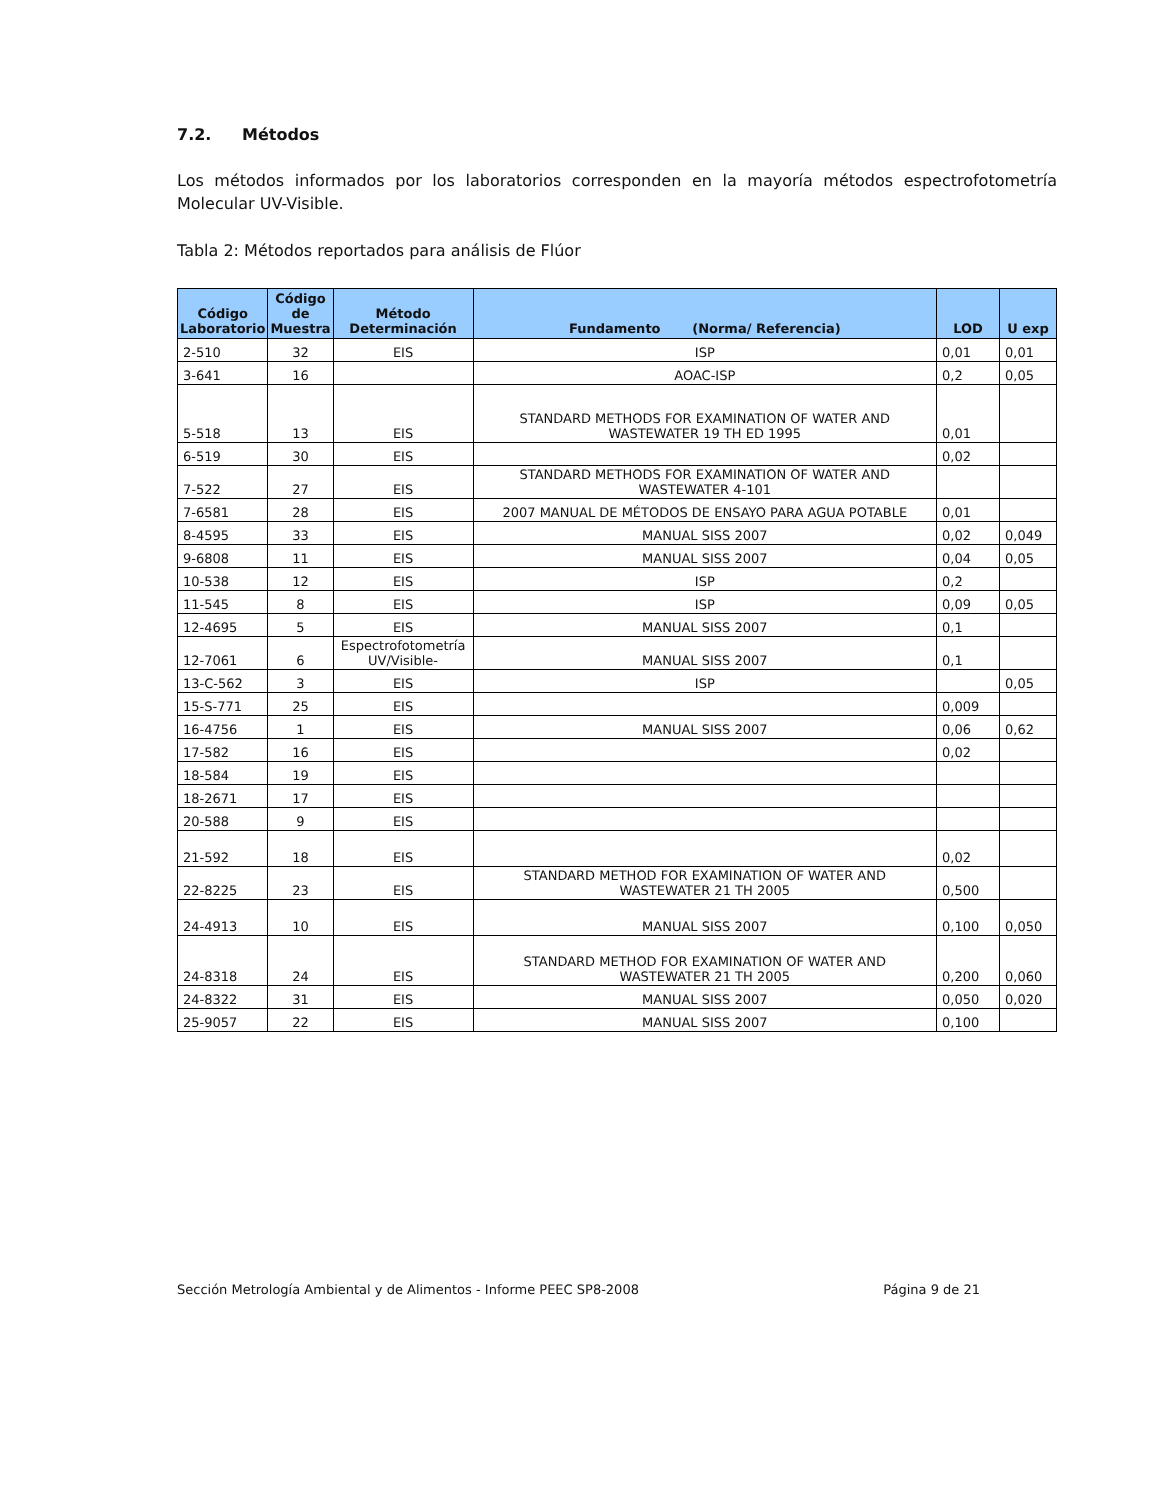7.2. Métodos
Los métodos informados por los laboratorios corresponden en la mayoría métodos espectrofotometría Molecular UV-Visible.
Tabla 2: Métodos reportados para análisis de Flúor
| Código Laboratorio | Código de Muestra | Método Determinación | Fundamento (Norma/ Referencia) | LOD | U exp |
| --- | --- | --- | --- | --- | --- |
| 2-510 | 32 | EIS | ISP | 0,01 | 0,01 |
| 3-641 | 16 | | AOAC-ISP | 0,2 | 0,05 |
| 5-518 | 13 | EIS | STANDARD METHODS FOR EXAMINATION OF WATER AND WASTEWATER 19 TH ED 1995 | 0,01 | |
| 6-519 | 30 | EIS | | 0,02 | |
| 7-522 | 27 | EIS | STANDARD METHODS FOR EXAMINATION OF WATER AND WASTEWATER 4-101 | | |
| 7-6581 | 28 | EIS | 2007 MANUAL DE MÉTODOS DE ENSAYO PARA AGUA POTABLE | 0,01 | |
| 8-4595 | 33 | EIS | MANUAL SISS 2007 | 0,02 | 0,049 |
| 9-6808 | 11 | EIS | MANUAL SISS 2007 | 0,04 | 0,05 |
| 10-538 | 12 | EIS | ISP | 0,2 | |
| 11-545 | 8 | EIS | ISP | 0,09 | 0,05 |
| 12-4695 | 5 | EIS | MANUAL SISS 2007 | 0,1 | |
| 12-7061 | 6 | Espectrofotometría UV/Visible- | MANUAL SISS 2007 | 0,1 | |
| 13-C-562 | 3 | EIS | ISP | | 0,05 |
| 15-S-771 | 25 | EIS | | 0,009 | |
| 16-4756 | 1 | EIS | MANUAL SISS 2007 | 0,06 | 0,62 |
| 17-582 | 16 | EIS | | 0,02 | |
| 18-584 | 19 | EIS | | | |
| 18-2671 | 17 | EIS | | | |
| 20-588 | 9 | EIS | | | |
| 21-592 | 18 | EIS | | 0,02 | |
| 22-8225 | 23 | EIS | STANDARD METHOD FOR EXAMINATION OF WATER AND WASTEWATER 21 TH 2005 | 0,500 | |
| 24-4913 | 10 | EIS | MANUAL SISS 2007 | 0,100 | 0,050 |
| 24-8318 | 24 | EIS | STANDARD METHOD FOR EXAMINATION OF WATER AND WASTEWATER 21 TH 2005 | 0,200 | 0,060 |
| 24-8322 | 31 | EIS | MANUAL SISS 2007 | 0,050 | 0,020 |
| 25-9057 | 22 | EIS | MANUAL SISS 2007 | 0,100 | |
Sección Metrología Ambiental y de Alimentos - Informe PEEC SP8-2008 Página 9 de 21